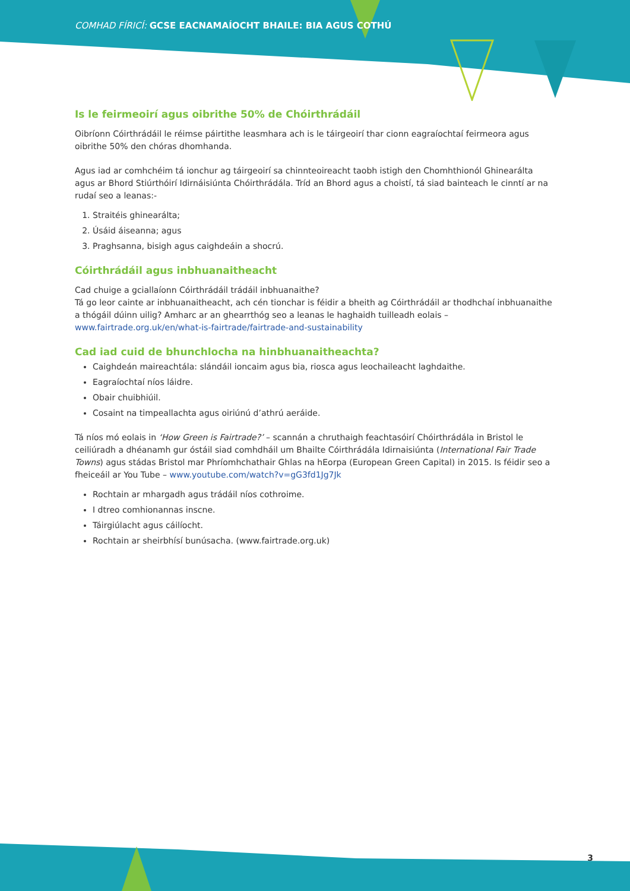COMHAD FÍRICÍ: GCSE EACNAMAÍOCHT BHAILE: BIA AGUS COTHÚ
Is le feirmeoirí agus oibrithe 50% de Chóirthrádáil
Oibríonn Cóirthrádáil le réimse páirtithe leasmhara ach is le táirgeoirí thar cionn eagraíochtaí feirmeora agus oibrithe 50% den chóras dhomhanda.
Agus iad ar comhchéim tá ionchur ag táirgeoirí sa chinnteoireacht taobh istigh den Chomhthionól Ghinearálta agus ar Bhord Stiúrthóirí Idirnáisiúnta Chóirthrádála. Tríd an Bhord agus a choistí, tá siad bainteach le cinntí ar na rudaí seo a leanas:-
1. Straitéis ghinearálta;
2. Úsáid áiseanna; agus
3. Praghsanna, bisigh agus caighdeáin a shocrú.
Cóirthrádáil agus inbhuanaitheacht
Cad chuige a gciallaíonn Cóirthrádáil trádáil inbhuanaithe?
Tá go leor cainte ar inbhuanaitheacht, ach cén tionchar is féidir a bheith ag Cóirthrádáil ar thodhchaí inbhuanaithe a thógáil dúinn uilig? Amharc ar an ghearrthóg seo a leanas le haghaidh tuilleadh eolais – www.fairtrade.org.uk/en/what-is-fairtrade/fairtrade-and-sustainability
Cad iad cuid de bhunchlocha na hinbhuanaitheachta?
Caighdeán maireachtála: slándáil ioncaim agus bia, riosca agus leochaileacht laghdaithe.
Eagraíochtaí níos láidre.
Obair chuibhiúil.
Cosaint na timpeallachta agus oiriúnú d’athrú aeráide.
Tá níos mó eolais in ‘How Green is Fairtrade?’ – scannán a chruthaigh feachtasóirí Chóirthrádála in Bristol le ceiliúradh a dhéanamh gur óstáil siad comhdháil um Bhailte Cóirthrádála Idirnaisiúnta (International Fair Trade Towns) agus stádas Bristol mar Phríomhchathair Ghlas na hEorpa (European Green Capital) in 2015. Is féidir seo a fheiceáil ar You Tube – www.youtube.com/watch?v=gG3fd1Jg7Jk
Rochtain ar mhargadh agus trádáil níos cothroime.
I dtreo comhionannas inscne.
Táirgiúlacht agus cáilíocht.
Rochtain ar sheirbhísí bunúsacha. (www.fairtrade.org.uk)
3